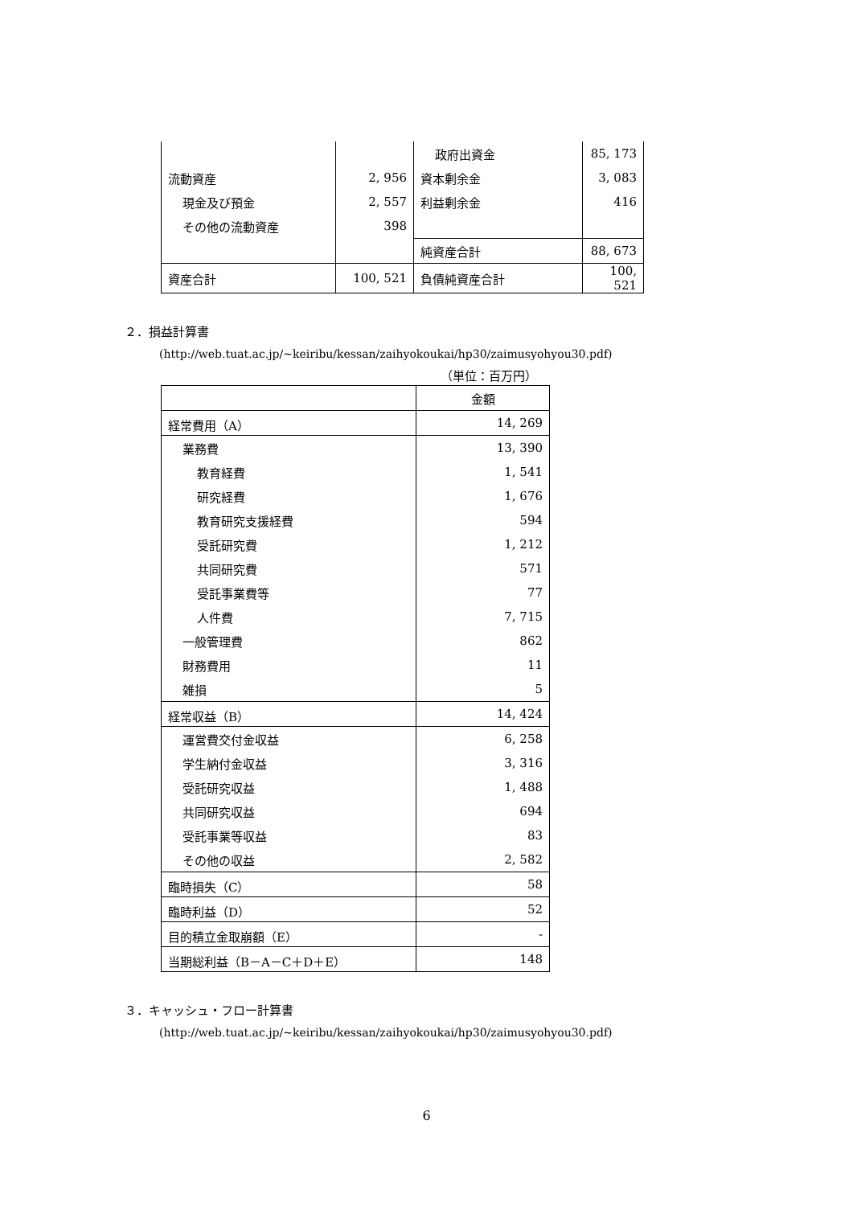| | | 政府出資金 | 85, 173 |
| 流動資産 | 2, 956 | 資本剰余金 | 3, 083 |
| 現金及び預金 | 2, 557 | 利益剰余金 | 416 |
| その他の流動資産 | 398 | | |
| | | 純資産合計 | 88, 673 |
| 資産合計 | 100, 521 | 負債純資産合計 | 100, 521 |
２．損益計算書
(http://web.tuat.ac.jp/~keiribu/kessan/zaihyokoukai/hp30/zaimusyohyou30.pdf)
（単位：百万円）
| | 金額 |
| --- | --- |
| 経常費用（A） | 14, 269 |
| 業務費 | 13, 390 |
| 教育経費 | 1, 541 |
| 研究経費 | 1, 676 |
| 教育研究支援経費 | 594 |
| 受託研究費 | 1, 212 |
| 共同研究費 | 571 |
| 受託事業費等 | 77 |
| 人件費 | 7, 715 |
| 一般管理費 | 862 |
| 財務費用 | 11 |
| 雑損 | 5 |
| 経常収益（B） | 14, 424 |
| 運営費交付金収益 | 6, 258 |
| 学生納付金収益 | 3, 316 |
| 受託研究収益 | 1, 488 |
| 共同研究収益 | 694 |
| 受託事業等収益 | 83 |
| その他の収益 | 2, 582 |
| 臨時損失（C） | 58 |
| 臨時利益（D） | 52 |
| 目的積立金取崩額（E） | - |
| 当期総利益（B－A－C＋D＋E） | 148 |
３．キャッシュ・フロー計算書
(http://web.tuat.ac.jp/~keiribu/kessan/zaihyokoukai/hp30/zaimusyohyou30.pdf)
6